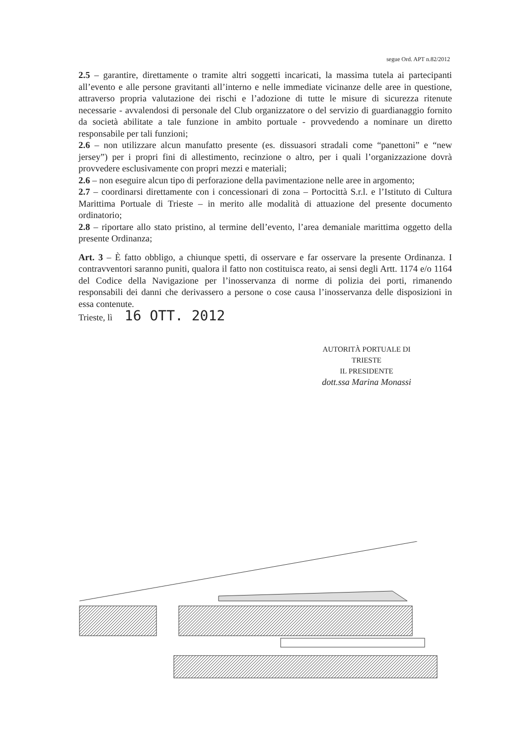segue Ord. APT n.82/2012
2.5 – garantire, direttamente o tramite altri soggetti incaricati, la massima tutela ai partecipanti all’evento e alle persone gravitanti all’interno e nelle immediate vicinanze delle aree in questione, attraverso propria valutazione dei rischi e l’adozione di tutte le misure di sicurezza ritenute necessarie - avvalendosi di personale del Club organizzatore o del servizio di guardianaggio fornito da società abilitate a tale funzione in ambito portuale - provvedendo a nominare un diretto responsabile per tali funzioni;
2.6 – non utilizzare alcun manufatto presente (es. dissuasori stradali come “panettoni” e “new jersey”) per i propri fini di allestimento, recinzione o altro, per i quali l’organizzazione dovrà provvedere esclusivamente con propri mezzi e materiali;
2.6 – non eseguire alcun tipo di perforazione della pavimentazione nelle aree in argomento;
2.7 – coordinarsi direttamente con i concessionari di zona – Portocittà S.r.l. e l’Istituto di Cultura Marittima Portuale di Trieste – in merito alle modalità di attuazione del presente documento ordinatorio;
2.8 – riportare allo stato pristino, al termine dell’evento, l’area demaniale marittima oggetto della presente Ordinanza;
Art. 3 – È fatto obbligo, a chiunque spetti, di osservare e far osservare la presente Ordinanza. I contravventori saranno puniti, qualora il fatto non costituisca reato, ai sensi degli Artt. 1174 e/o 1164 del Codice della Navigazione per l’inosservanza di norme di polizia dei porti, rimanendo responsabili dei danni che derivassero a persone o cose causa l’inosservanza delle disposizioni in essa contenute.
Trieste, lì 16 OTT. 2012
AUTORITÀ PORTUALE DI TRIESTE
IL PRESIDENTE
dott.ssa Marina Monassi